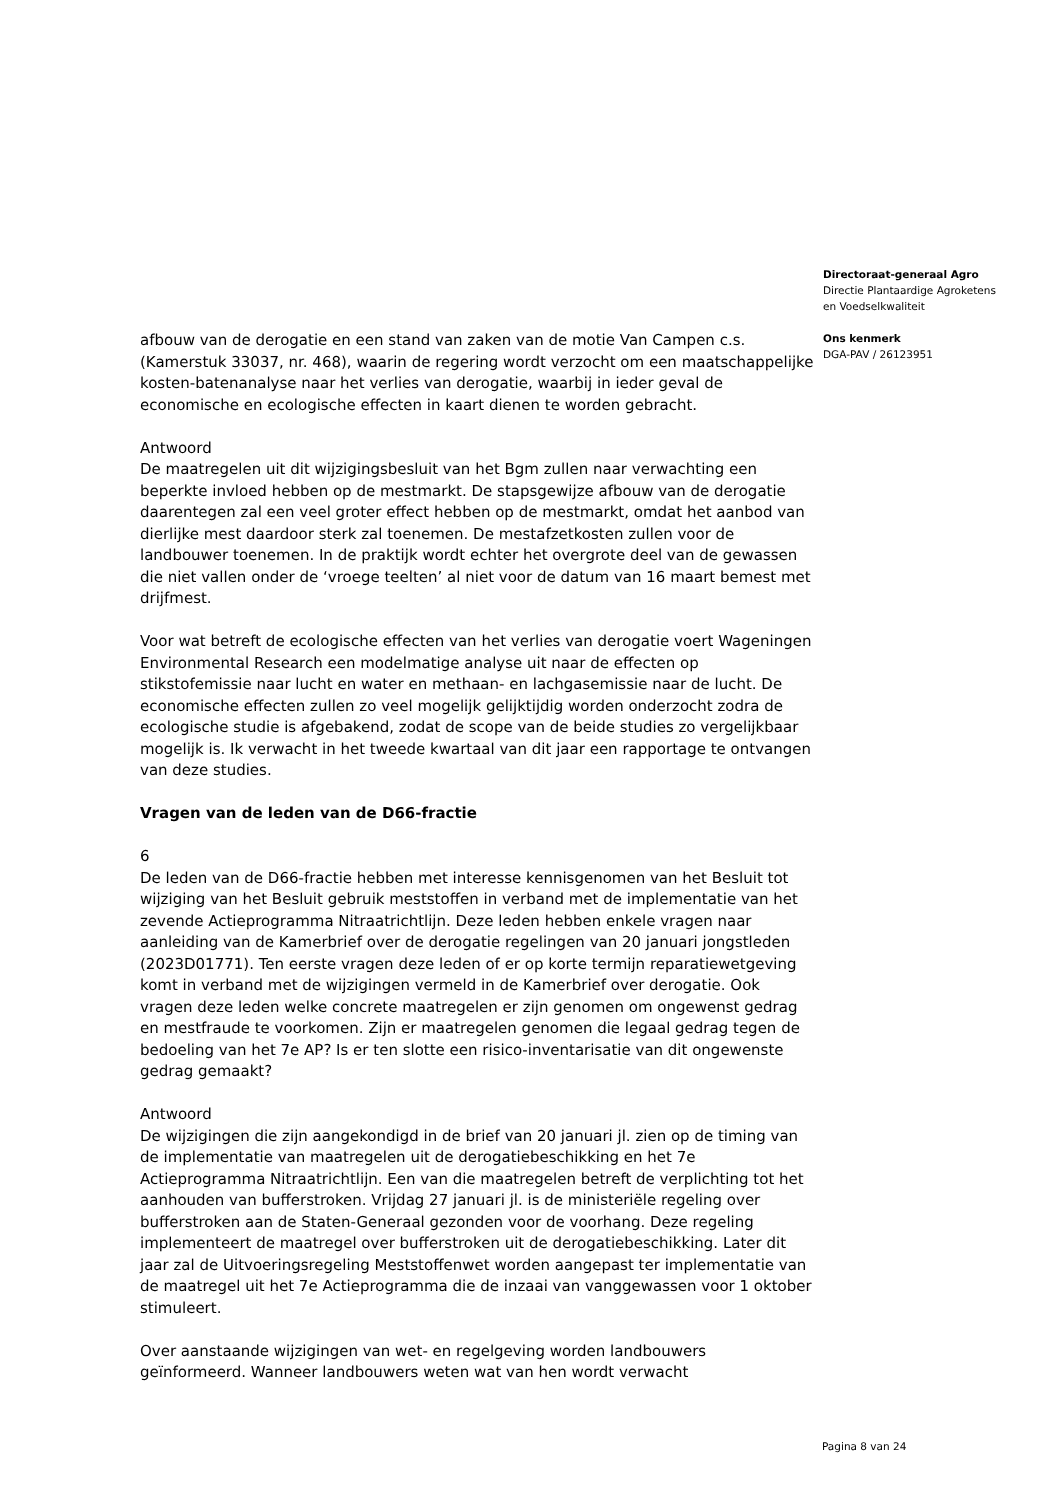afbouw van de derogatie en een stand van zaken van de motie Van Campen c.s. (Kamerstuk 33037, nr. 468), waarin de regering wordt verzocht om een maatschappelijke kosten-batenanalyse naar het verlies van derogatie, waarbij in ieder geval de economische en ecologische effecten in kaart dienen te worden gebracht.
Antwoord
De maatregelen uit dit wijzigingsbesluit van het Bgm zullen naar verwachting een beperkte invloed hebben op de mestmarkt. De stapsgewijze afbouw van de derogatie daarentegen zal een veel groter effect hebben op de mestmarkt, omdat het aanbod van dierlijke mest daardoor sterk zal toenemen. De mestafzetkosten zullen voor de landbouwer toenemen. In de praktijk wordt echter het overgrote deel van de gewassen die niet vallen onder de ‘vroege teelten’ al niet voor de datum van 16 maart bemest met drijfmest.
Voor wat betreft de ecologische effecten van het verlies van derogatie voert Wageningen Environmental Research een modelmatige analyse uit naar de effecten op stikstofemissie naar lucht en water en methaan- en lachgasemissie naar de lucht. De economische effecten zullen zo veel mogelijk gelijktijdig worden onderzocht zodra de ecologische studie is afgebakend, zodat de scope van de beide studies zo vergelijkbaar mogelijk is. Ik verwacht in het tweede kwartaal van dit jaar een rapportage te ontvangen van deze studies.
Vragen van de leden van de D66-fractie
6
De leden van de D66-fractie hebben met interesse kennisgenomen van het Besluit tot wijziging van het Besluit gebruik meststoffen in verband met de implementatie van het zevende Actieprogramma Nitraatrichtlijn. Deze leden hebben enkele vragen naar aanleiding van de Kamerbrief over de derogatie regelingen van 20 januari jongstleden (2023D01771). Ten eerste vragen deze leden of er op korte termijn reparatiewetgeving komt in verband met de wijzigingen vermeld in de Kamerbrief over derogatie. Ook vragen deze leden welke concrete maatregelen er zijn genomen om ongewenst gedrag en mestfraude te voorkomen. Zijn er maatregelen genomen die legaal gedrag tegen de bedoeling van het 7e AP? Is er ten slotte een risico-inventarisatie van dit ongewenste gedrag gemaakt?
Antwoord
De wijzigingen die zijn aangekondigd in de brief van 20 januari jl. zien op de timing van de implementatie van maatregelen uit de derogatiebeschikking en het 7e Actieprogramma Nitraatrichtlijn. Een van die maatregelen betreft de verplichting tot het aanhouden van bufferstroken. Vrijdag 27 januari jl. is de ministeriële regeling over bufferstroken aan de Staten-Generaal gezonden voor de voorhang. Deze regeling implementeert de maatregel over bufferstroken uit de derogatiebeschikking. Later dit jaar zal de Uitvoeringsregeling Meststoffenwet worden aangepast ter implementatie van de maatregel uit het 7e Actieprogramma die de inzaai van vanggewassen voor 1 oktober stimuleert.
Over aanstaande wijzigingen van wet- en regelgeving worden landbouwers geïnformeerd. Wanneer landbouwers weten wat van hen wordt verwacht
Directoraat-generaal Agro
Directie Plantaardige Agroketens
en Voedselkwaliteit
Ons kenmerk
DGA-PAV / 26123951
Pagina 8 van 24